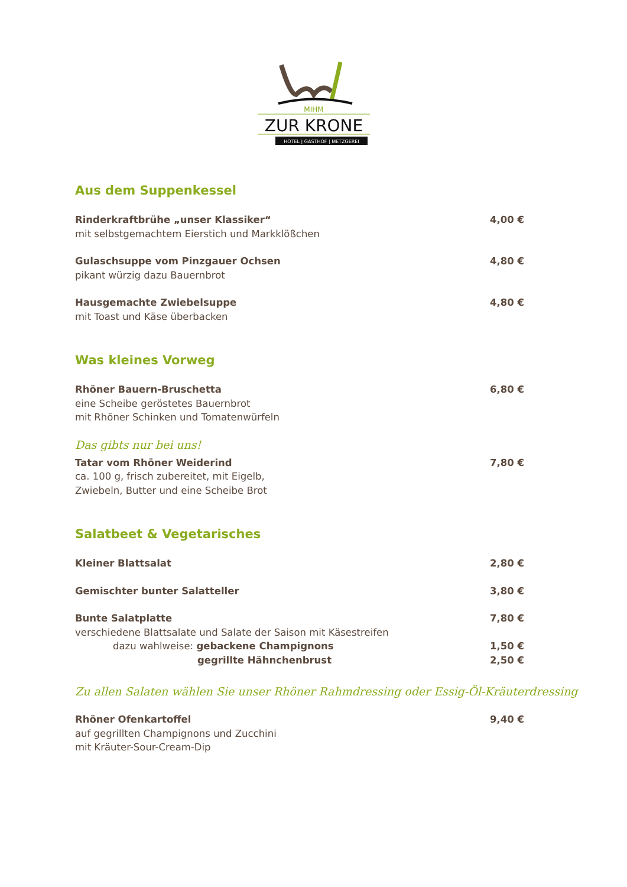MIHM
ZUR KRONE
HOTEL | GASTHOF | METZGEREI
Aus dem Suppenkessel
Rinderkraftbrühe „unser Klassiker“
mit selbstgemachtem Eierstich und Markklößchen
4,00 €
Gulaschsuppe vom Pinzgauer Ochsen
pikant würzig dazu Bauernbrot
4,80 €
Hausgemachte Zwiebelsuppe
mit Toast und Käse überbacken
4,80 €
Was kleines Vorweg
Rhöner Bauern-Bruschetta
eine Scheibe geröstetes Bauernbrot
mit Rhöner Schinken und Tomatenwürfeln
6,80 €
Das gibts nur bei uns!
Tatar vom Rhöner Weiderind
ca. 100 g, frisch zubereitet, mit Eigelb,
Zwiebeln, Butter und eine Scheibe Brot
7,80 €
Salatbeet & Vegetarisches
Kleiner Blattsalat 2,80 €
Gemischter bunter Salatteller 3,80 €
Bunte Salatplatte
verschiedene Blattsalate und Salate der Saison mit Käsestreifen
dazu wahlweise: gebackene Champignons
gegrillte Hähnchenbrust
7,80 €
1,50 €
2,50 €
Zu allen Salaten wählen Sie unser Rhöner Rahmdressing oder Essig-Öl-Kräuterdressing
Rhöner Ofenkartoffel
auf gegrillten Champignons und Zucchini
mit Kräuter-Sour-Cream-Dip
9,40 €